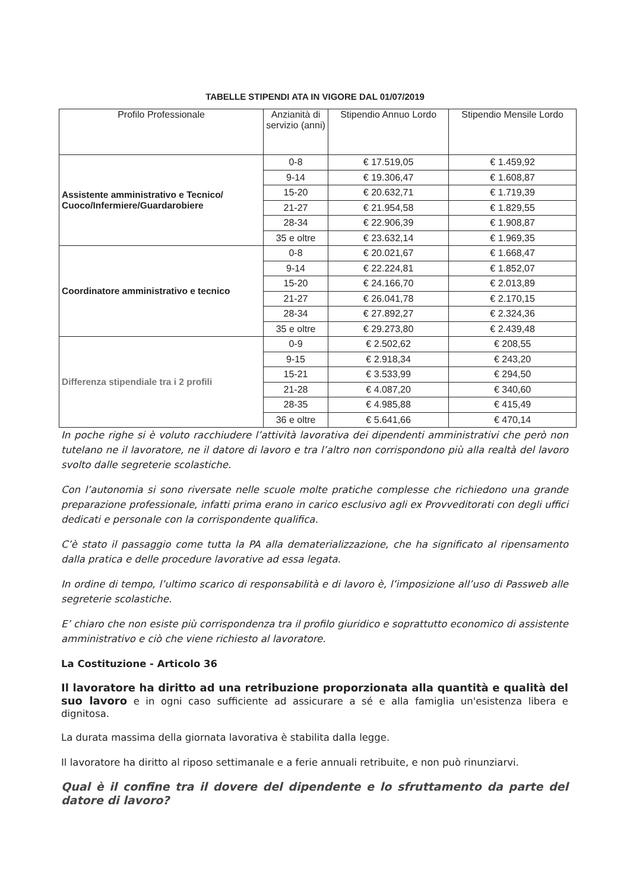TABELLE STIPENDI ATA IN VIGORE DAL 01/07/2019
| Profilo Professionale | Anzianità di servizio (anni) | Stipendio Annuo Lordo | Stipendio Mensile Lordo |
| --- | --- | --- | --- |
| Assistente amministrativo e Tecnico/ Cuoco/Infermiere/Guardarobiere | 0-8 | € 17.519,05 | € 1.459,92 |
| | 9-14 | € 19.306,47 | € 1.608,87 |
| | 15-20 | € 20.632,71 | € 1.719,39 |
| | 21-27 | € 21.954,58 | € 1.829,55 |
| | 28-34 | € 22.906,39 | € 1.908,87 |
| | 35 e oltre | € 23.632,14 | € 1.969,35 |
| Coordinatore amministrativo e tecnico | 0-8 | € 20.021,67 | € 1.668,47 |
| | 9-14 | € 22.224,81 | € 1.852,07 |
| | 15-20 | € 24.166,70 | € 2.013,89 |
| | 21-27 | € 26.041,78 | € 2.170,15 |
| | 28-34 | € 27.892,27 | € 2.324,36 |
| | 35 e oltre | € 29.273,80 | € 2.439,48 |
| Differenza stipendiale tra i 2 profili | 0-9 | € 2.502,62 | € 208,55 |
| | 9-15 | € 2.918,34 | € 243,20 |
| | 15-21 | € 3.533,99 | € 294,50 |
| | 21-28 | € 4.087,20 | € 340,60 |
| | 28-35 | € 4.985,88 | € 415,49 |
| | 36 e oltre | € 5.641,66 | € 470,14 |
In poche righe si è voluto racchiudere l’attività lavorativa dei dipendenti amministrativi che però non tutelano ne il lavoratore, ne il datore di lavoro e tra l’altro non corrispondono più alla realtà del lavoro svolto dalle segreterie scolastiche.
Con l’autonomia si sono riversate nelle scuole molte pratiche complesse che richiedono una grande preparazione professionale, infatti prima erano in carico esclusivo agli ex Provveditorati con degli uffici dedicati e personale con la corrispondente qualifica.
C’è stato il passaggio come tutta la PA alla dematerializzazione, che ha significato al ripensamento dalla pratica e delle procedure lavorative ad essa legata.
In ordine di tempo, l’ultimo scarico di responsabilità e di lavoro è, l’imposizione all’uso di Passweb alle segreterie scolastiche.
E’ chiaro che non esiste più corrispondenza tra il profilo giuridico e soprattutto economico di assistente amministrativo e ciò che viene richiesto al lavoratore.
La Costituzione - Articolo 36
Il lavoratore ha diritto ad una retribuzione proporzionata alla quantità e qualità del suo lavoro e in ogni caso sufficiente ad assicurare a sé e alla famiglia un'esistenza libera e dignitosa.
La durata massima della giornata lavorativa è stabilita dalla legge.
Il lavoratore ha diritto al riposo settimanale e a ferie annuali retribuite, e non può rinunziarvi.
Qual è il confine tra il dovere del dipendente e lo sfruttamento da parte del datore di lavoro?